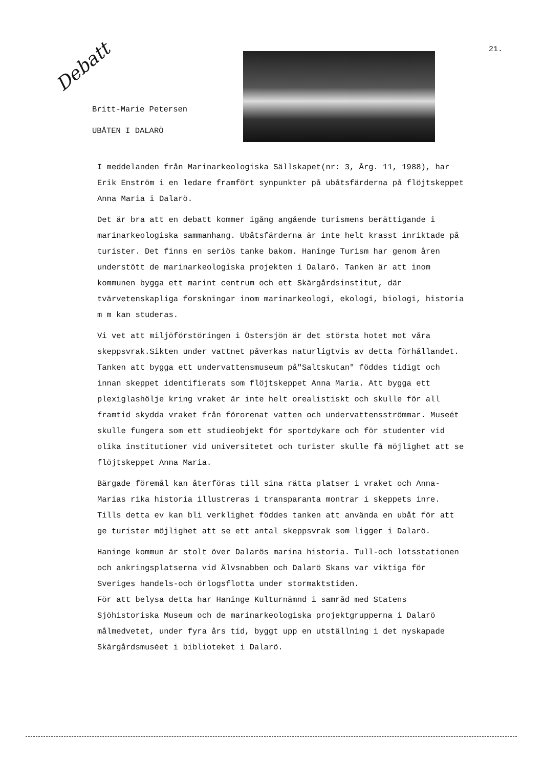Debatt
21.
Britt-Marie Petersen
UBÅTEN I DALARÖ
I meddelanden från Marinarkeologiska Sällskapet(nr: 3, Årg. 11, 1988), har Erik Enström i en ledare framfört synpunkter på ubåtsfärderna på flöjtskeppet Anna Maria i Dalarö.
Det är bra att en debatt kommer igång angående turismens berättigande i marinarkeologiska sammanhang. Ubåtsfärderna är inte helt krasst inriktade på turister. Det finns en seriös tanke bakom. Haninge Turism har genom åren understött de marinarkeologiska projekten i Dalarö. Tanken är att inom kommunen bygga ett marint centrum och ett Skärgårdsinstitut, där tvärvetenskapliga forskningar inom marinarkeologi, ekologi, biologi, historia m m kan studeras.
Vi vet att miljöförstöringen i Östersjön är det största hotet mot våra skeppsvrak.Sikten under vattnet påverkas naturligtvis av detta förhållandet.
Tanken att bygga ett undervattensmuseum på"Saltskutan" föddes tidigt och innan skeppet identifierats som flöjtskeppet Anna Maria. Att bygga ett plexiglashölje kring vraket är inte helt orealistiskt och skulle för all framtid skydda vraket från förorenat vatten och undervattensströmmar. Museét skulle fungera som ett studieobjekt för sportdykare och för studenter vid olika institutioner vid universitetet och turister skulle få möjlighet att se flöjtskeppet Anna Maria.
Bärgade föremål kan återföras till sina rätta platser i vraket och Anna-Marias rika historia illustreras i transparanta montrar i skeppets inre. Tills detta ev kan bli verklighet föddes tanken att använda en ubåt för att ge turister möjlighet att se ett antal skeppsvrak som ligger i Dalarö.
Haninge kommun är stolt över Dalarös marina historia. Tull-och lotsstationen och ankringsplatserna vid Älvsnabben och Dalarö Skans var viktiga för Sveriges handels-och örlogsflotta under stormaktstiden.
För att belysa detta har Haninge Kulturnämnd i samråd med Statens Sjöhistoriska Museum och de marinarkeologiska projektgrupperna i Dalarö målmedvetet, under fyra års tid, byggt upp en utställning i det nyskapade Skärgårdsmuséet i biblioteket i Dalarö.